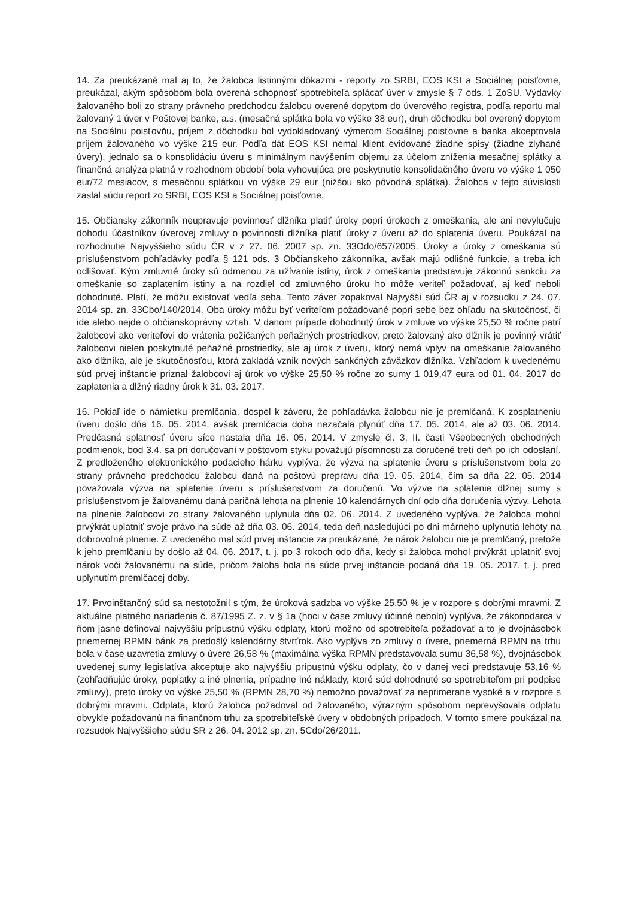14. Za preukázané mal aj to, že žalobca listinnými dôkazmi - reporty zo SRBI, EOS KSI a Sociálnej poisťovne, preukázal, akým spôsobom bola overená schopnosť spotrebiteľa splácať úver v zmysle § 7 ods. 1 ZoSU. Výdavky žalovaného boli zo strany právneho predchodcu žalobcu overené dopytom do úverového registra, podľa reportu mal žalovaný 1 úver v Poštovej banke, a.s. (mesačná splátka bola vo výške 38 eur), druh dôchodku bol overený dopytom na Sociálnu poisťovňu, príjem z dôchodku bol vydokladovaný výmerom Sociálnej poisťovne a banka akceptovala príjem žalovaného vo výške 215 eur. Podľa dát EOS KSI nemal klient evidované žiadne spisy (žiadne zlyhané úvery), jednalo sa o konsolidáciu úveru s minimálnym navýšením objemu za účelom zníženia mesačnej splátky a finančná analýza platná v rozhodnom období bola vyhovujúca pre poskytnutie konsolidačného úveru vo výške 1 050 eur/72 mesiacov, s mesačnou splátkou vo výške 29 eur (nižšou ako pôvodná splátka). Žalobca v tejto súvislosti zaslal súdu report zo SRBI, EOS KSI a Sociálnej poisťovne.
15. Občiansky zákonník neupravuje povinnosť dlžníka platiť úroky popri úrokoch z omeškania, ale ani nevylučuje dohodu účastníkov úverovej zmluvy o povinnosti dlžníka platiť úroky z úveru až do splatenia úveru. Poukázal na rozhodnutie Najvyššieho súdu ČR v z 27. 06. 2007 sp. zn. 33Odo/657/2005. Úroky a úroky z omeškania sú príslušenstvom pohľadávky podľa § 121 ods. 3 Občianskeho zákonníka, avšak majú odlišné funkcie, a treba ich odlišovať. Kým zmluvné úroky sú odmenou za užívanie istiny, úrok z omeškania predstavuje zákonnú sankciu za omeškanie so zaplatením istiny a na rozdiel od zmluvného úroku ho môže veriteľ požadovať, aj keď neboli dohodnuté. Platí, že môžu existovať vedľa seba. Tento záver zopakoval Najvyšší súd ČR aj v rozsudku z 24. 07. 2014 sp. zn. 33Cbo/140/2014. Oba úroky môžu byť veriteľom požadované popri sebe bez ohľadu na skutočnosť, či ide alebo nejde o občianskoprávny vzťah. V danom prípade dohodnutý úrok v zmluve vo výške 25,50 % ročne patrí žalobcovi ako veriteľovi do vrátenia požičaných peňažných prostriedkov, preto žalovaný ako dlžník je povinný vrátiť žalobcovi nielen poskytnuté peňažné prostriedky, ale aj úrok z úveru, ktorý nemá vplyv na omeškanie žalovaného ako dlžníka, ale je skutočnosťou, ktorá zakladá vznik nových sankčných záväzkov dlžníka. Vzhľadom k uvedenému súd prvej inštancie priznal žalobcovi aj úrok vo výške 25,50 % ročne zo sumy 1 019,47 eura od 01. 04. 2017 do zaplatenia a dlžný riadny úrok k 31. 03. 2017.
16. Pokiaľ ide o námietku premlčania, dospel k záveru, že pohľadávka žalobcu nie je premlčaná. K zosplatneniu úveru došlo dňa 16. 05. 2014, avšak premlčacia doba nezačala plynúť dňa 17. 05. 2014, ale až 03. 06. 2014. Predčasná splatnosť úveru síce nastala dňa 16. 05. 2014. V zmysle čl. 3, II. časti Všeobecných obchodných podmienok, bod 3.4. sa pri doručovaní v poštovom styku považujú písomnosti za doručené tretí deň po ich odoslaní. Z predloženého elektronického podacieho hárku vyplýva, že výzva na splatenie úveru s príslušenstvom bola zo strany právneho predchodcu žalobcu daná na poštovú prepravu dňa 19. 05. 2014, čím sa dňa 22. 05. 2014 považovala výzva na splatenie úveru s príslušenstvom za doručenú. Vo výzve na splatenie dlžnej sumy s príslušenstvom je žalovanému daná paričná lehota na plnenie 10 kalendárnych dní odo dňa doručenia výzvy. Lehota na plnenie žalobcovi zo strany žalovaného uplynula dňa 02. 06. 2014. Z uvedeného vyplýva, že žalobca mohol prvýkrát uplatniť svoje právo na súde až dňa 03. 06. 2014, teda deň nasledujúci po dni márneho uplynutia lehoty na dobrovoľné plnenie. Z uvedeného mal súd prvej inštancie za preukázané, že nárok žalobcu nie je premlčaný, pretože k jeho premlčaniu by došlo až 04. 06. 2017, t. j. po 3 rokoch odo dňa, kedy si žalobca mohol prvýkrát uplatniť svoj nárok voči žalovanému na súde, pričom žaloba bola na súde prvej inštancie podaná dňa 19. 05. 2017, t. j. pred uplynutím premlčacej doby.
17. Prvoinštančný súd sa nestotožnil s tým, že úroková sadzba vo výške 25,50 % je v rozpore s dobrými mravmi. Z aktuálne platného nariadenia č. 87/1995 Z. z. v § 1a (hoci v čase zmluvy účinné nebolo) vyplýva, že zákonodarca v ňom jasne definoval najvyššiu prípustnú výšku odplaty, ktorú možno od spotrebiteľa požadovať a to je dvojnásobok priemernej RPMN bánk za predošlý kalendárny štvrťrok. Ako vyplýva zo zmluvy o úvere, priemerná RPMN na trhu bola v čase uzavretia zmluvy o úvere 26,58 % (maximálna výška RPMN predstavovala sumu 36,58 %), dvojnásobok uvedenej sumy legislatíva akceptuje ako najvyššiu prípustnú výšku odplaty, čo v danej veci predstavuje 53,16 % (zohľadňujúc úroky, poplatky a iné plnenia, prípadne iné náklady, ktoré súd dohodnuté so spotrebiteľom pri podpise zmluvy), preto úroky vo výške 25,50 % (RPMN 28,70 %) nemožno považovať za neprimerane vysoké a v rozpore s dobrými mravmi. Odplata, ktorú žalobca požadoval od žalovaného, výrazným spôsobom neprevyšovala odplatu obvykle požadovanú na finančnom trhu za spotrebiteľské úvery v obdobných prípadoch. V tomto smere poukázal na rozsudok Najvyššieho súdu SR z 26. 04. 2012 sp. zn. 5Cdo/26/2011.